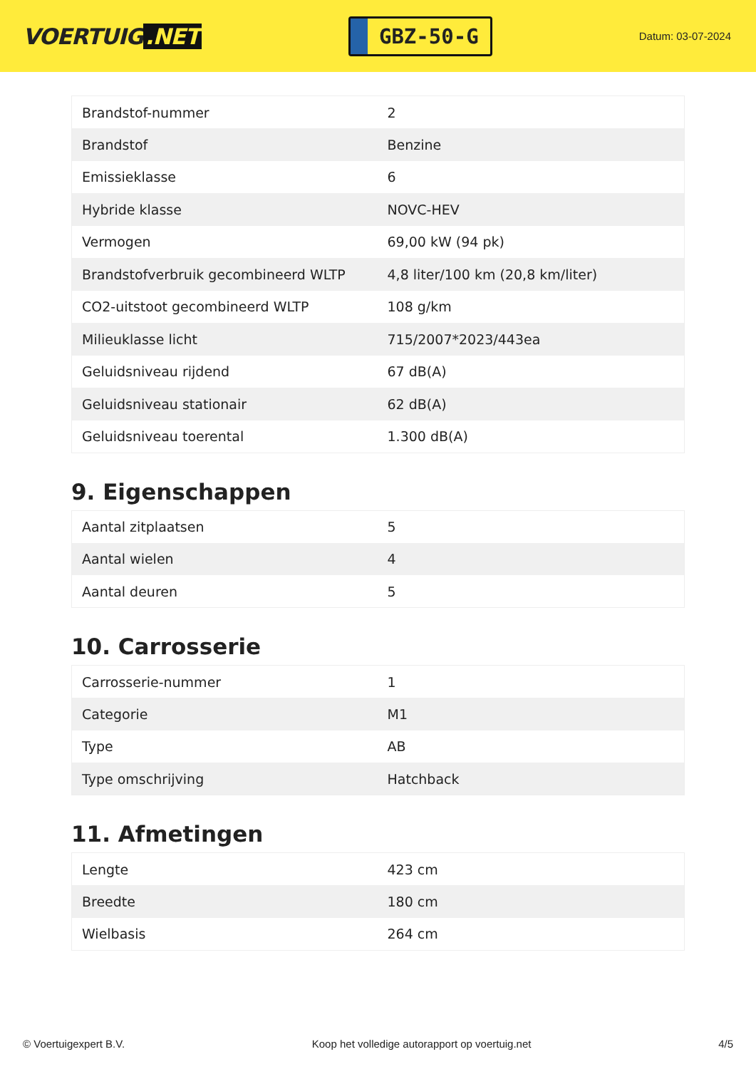VOERTUIG.NET
GBZ-50-G
Datum: 03-07-2024
| Brandstof-nummer | 2 |
| Brandstof | Benzine |
| Emissieklasse | 6 |
| Hybride klasse | NOVC-HEV |
| Vermogen | 69,00 kW (94 pk) |
| Brandstofverbruik gecombineerd WLTP | 4,8 liter/100 km (20,8 km/liter) |
| CO2-uitstoot gecombineerd WLTP | 108 g/km |
| Milieuklasse licht | 715/2007*2023/443ea |
| Geluidsniveau rijdend | 67 dB(A) |
| Geluidsniveau stationair | 62 dB(A) |
| Geluidsniveau toerental | 1.300 dB(A) |
9. Eigenschappen
| Aantal zitplaatsen | 5 |
| Aantal wielen | 4 |
| Aantal deuren | 5 |
10. Carrosserie
| Carrosserie-nummer | 1 |
| Categorie | M1 |
| Type | AB |
| Type omschrijving | Hatchback |
11. Afmetingen
| Lengte | 423 cm |
| Breedte | 180 cm |
| Wielbasis | 264 cm |
© Voertuigexpert B.V. Koop het volledige autorapport op voertuig.net 4/5